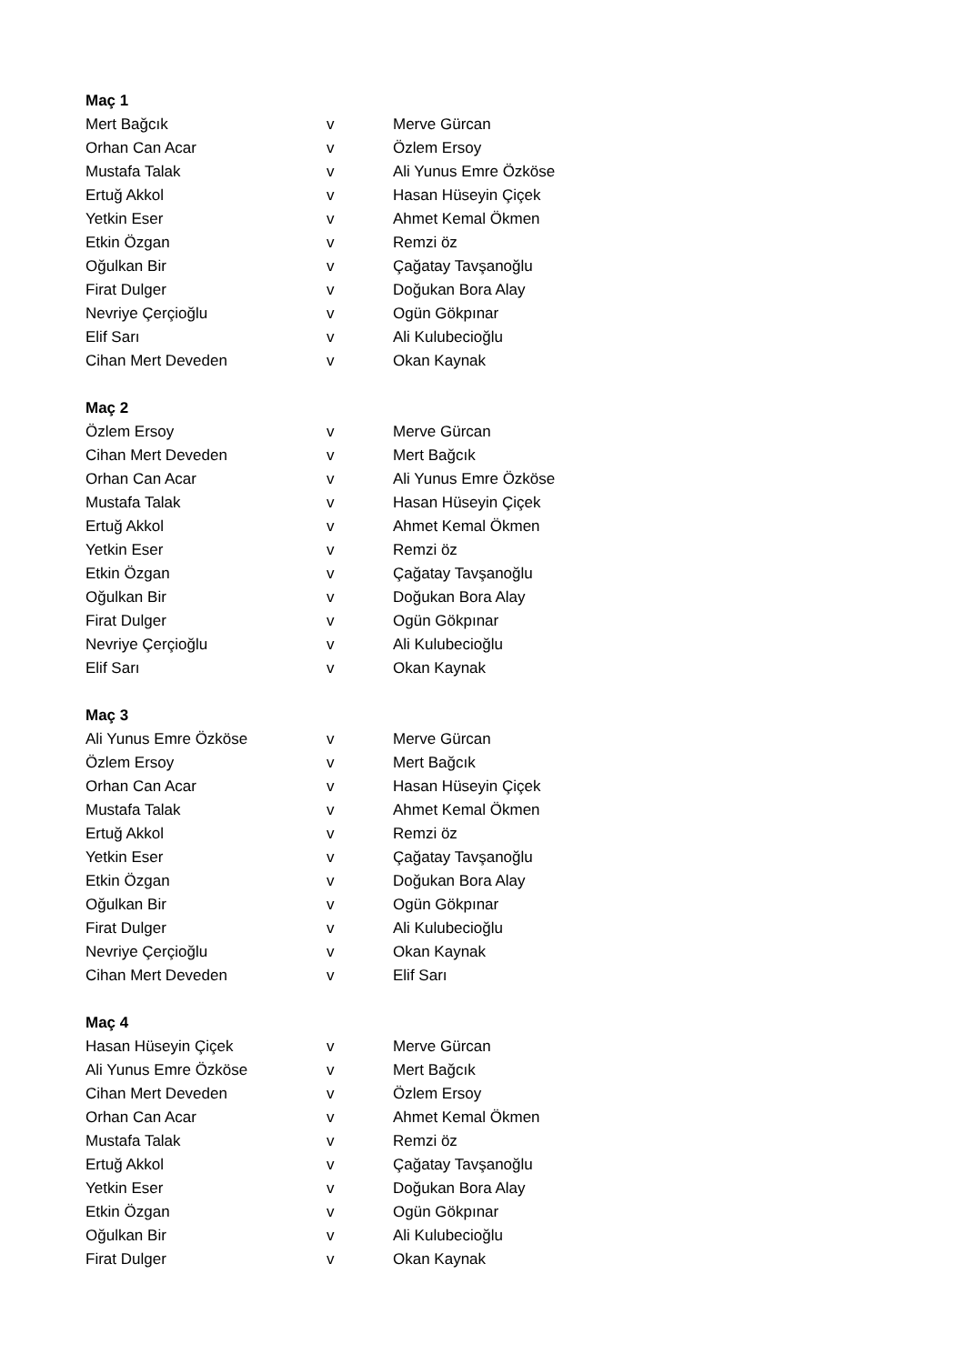| Maç 1 | | |
| --- | --- | --- |
| Mert Bağcık | v | Merve Gürcan |
| Orhan Can Acar | v | Özlem Ersoy |
| Mustafa Talak | v | Ali Yunus Emre Özköse |
| Ertuğ Akkol | v | Hasan Hüseyin Çiçek |
| Yetkin Eser | v | Ahmet Kemal Ökmen |
| Etkin Özgan | v | Remzi öz |
| Oğulkan Bir | v | Çağatay Tavşanoğlu |
| Firat Dulger | v | Doğukan Bora Alay |
| Nevriye Çerçioğlu | v | Ogün Gökpınar |
| Elif Sarı | v | Ali Kulubecioğlu |
| Cihan Mert Deveden | v | Okan Kaynak |
| Maç 2 | | |
| Özlem Ersoy | v | Merve Gürcan |
| Cihan Mert Deveden | v | Mert Bağcık |
| Orhan Can Acar | v | Ali Yunus Emre Özköse |
| Mustafa Talak | v | Hasan Hüseyin Çiçek |
| Ertuğ Akkol | v | Ahmet Kemal Ökmen |
| Yetkin Eser | v | Remzi öz |
| Etkin Özgan | v | Çağatay Tavşanoğlu |
| Oğulkan Bir | v | Doğukan Bora Alay |
| Firat Dulger | v | Ogün Gökpınar |
| Nevriye Çerçioğlu | v | Ali Kulubecioğlu |
| Elif Sarı | v | Okan Kaynak |
| Maç 3 | | |
| Ali Yunus Emre Özköse | v | Merve Gürcan |
| Özlem Ersoy | v | Mert Bağcık |
| Orhan Can Acar | v | Hasan Hüseyin Çiçek |
| Mustafa Talak | v | Ahmet Kemal Ökmen |
| Ertuğ Akkol | v | Remzi öz |
| Yetkin Eser | v | Çağatay Tavşanoğlu |
| Etkin Özgan | v | Doğukan Bora Alay |
| Oğulkan Bir | v | Ogün Gökpınar |
| Firat Dulger | v | Ali Kulubecioğlu |
| Nevriye Çerçioğlu | v | Okan Kaynak |
| Cihan Mert Deveden | v | Elif Sarı |
| Maç 4 | | |
| Hasan Hüseyin Çiçek | v | Merve Gürcan |
| Ali Yunus Emre Özköse | v | Mert Bağcık |
| Cihan Mert Deveden | v | Özlem Ersoy |
| Orhan Can Acar | v | Ahmet Kemal Ökmen |
| Mustafa Talak | v | Remzi öz |
| Ertuğ Akkol | v | Çağatay Tavşanoğlu |
| Yetkin Eser | v | Doğukan Bora Alay |
| Etkin Özgan | v | Ogün Gökpınar |
| Oğulkan Bir | v | Ali Kulubecioğlu |
| Firat Dulger | v | Okan Kaynak |